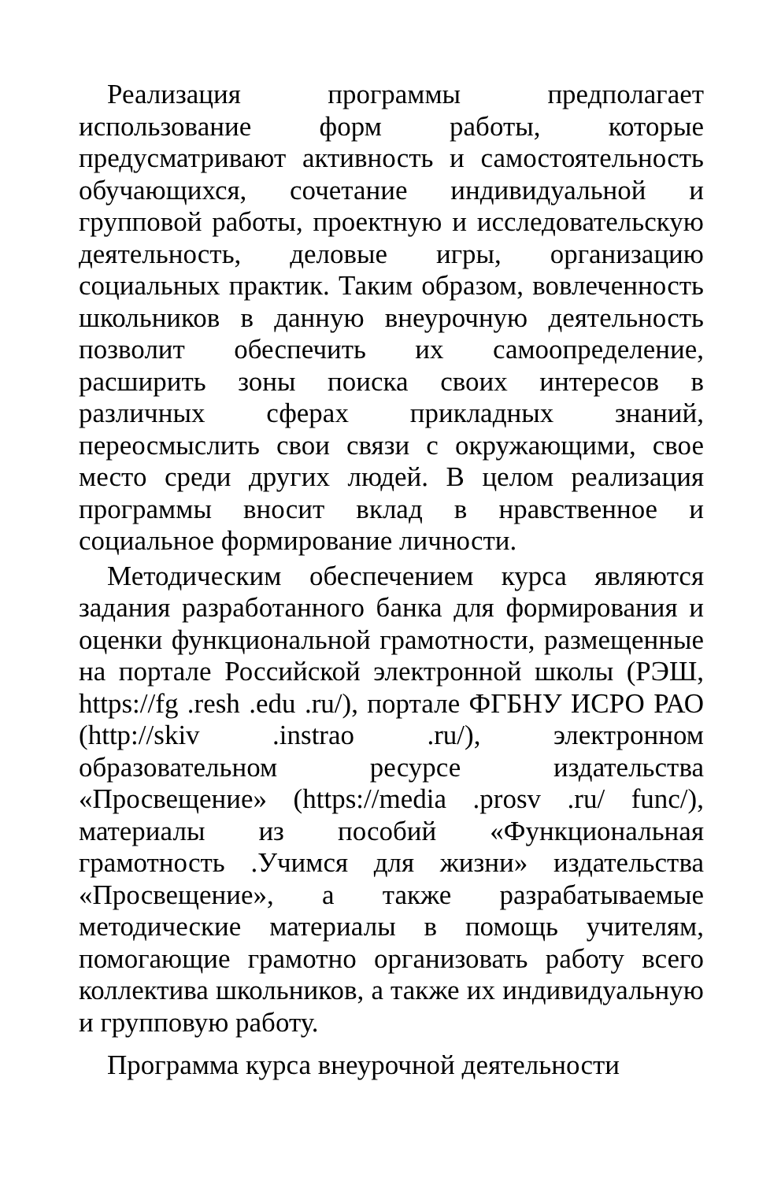Реализация программы предполагает использование форм работы, которые предусматривают активность и самостоятельность обучающихся, сочетание индивидуальной и групповой работы, проектную и исследовательскую деятельность, деловые игры, организацию социальных практик. Таким образом, вовлеченность школьников в данную внеурочную деятельность позволит обеспечить их самоопределение, расширить зоны поиска своих интересов в различных сферах прикладных знаний, переосмыслить свои связи с окружающими, свое место среди других людей. В целом реализация программы вносит вклад в нравственное и социальное формирование личности.
Методическим обеспечением курса являются задания разработанного банка для формирования и оценки функциональной грамотности, размещенные на портале Российской электронной школы (РЭШ, https://fg .resh .edu .ru/), портале ФГБНУ ИСРО РАО (http://skiv .instrao .ru/), электронном образовательном ресурсе издательства «Просвещение» (https://media .prosv .ru/ func/), материалы из пособий «Функциональная грамотность .Учимся для жизни» издательства «Просвещение», а также разрабатываемые методические материалы в помощь учителям, помогающие грамотно организовать работу всего коллектива школьников, а также их индивидуальную и групповую работу.
Программа курса внеурочной деятельности